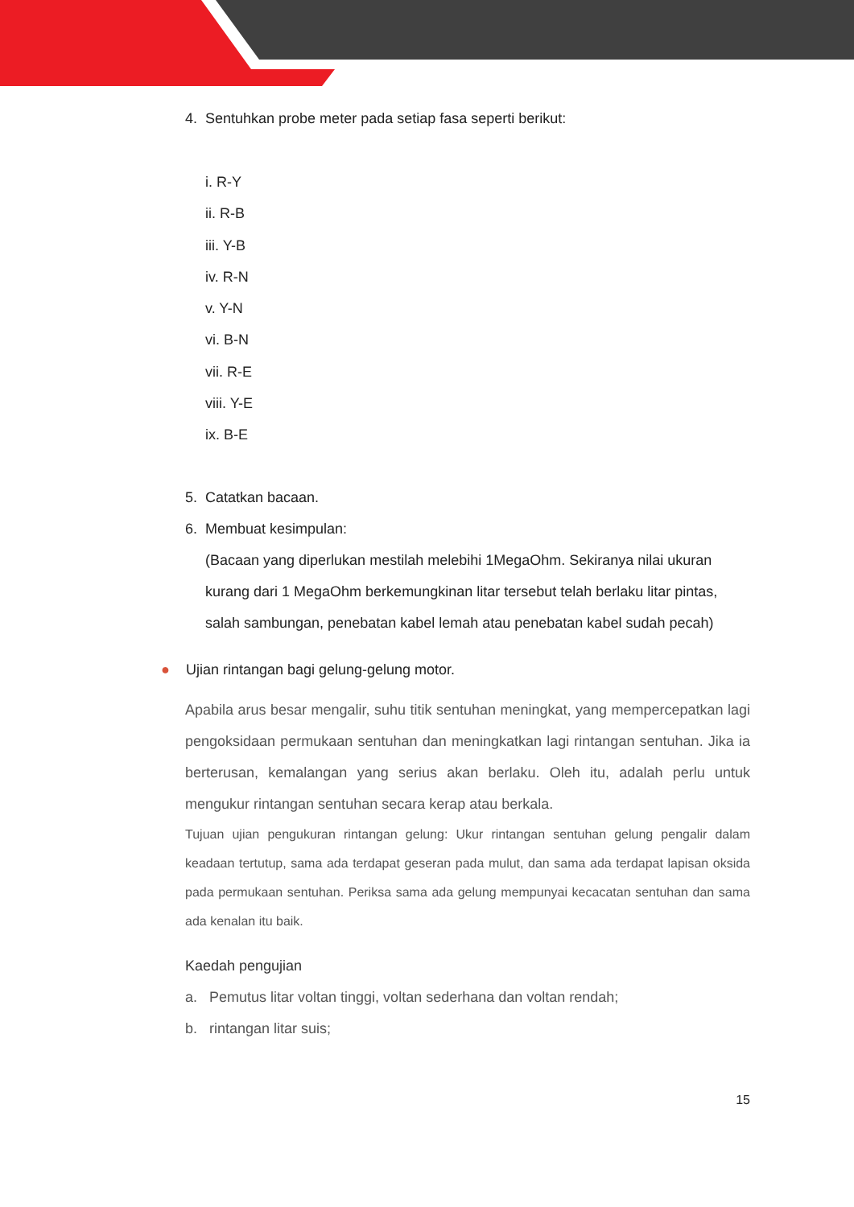4. Sentuhkan probe meter pada setiap fasa seperti berikut:
i. R-Y
ii. R-B
iii. Y-B
iv. R-N
v. Y-N
vi. B-N
vii. R-E
viii. Y-E
ix. B-E
5. Catatkan bacaan.
6. Membuat kesimpulan:
(Bacaan yang diperlukan mestilah melebihi 1MegaOhm. Sekiranya nilai ukuran kurang dari 1 MegaOhm berkemungkinan litar tersebut telah berlaku litar pintas, salah sambungan, penebatan kabel lemah atau penebatan kabel sudah pecah)
● Ujian rintangan bagi gelung-gelung motor.
Apabila arus besar mengalir, suhu titik sentuhan meningkat, yang mempercepatkan lagi pengoksidaan permukaan sentuhan dan meningkatkan lagi rintangan sentuhan. Jika ia berterusan, kemalangan yang serius akan berlaku. Oleh itu, adalah perlu untuk mengukur rintangan sentuhan secara kerap atau berkala.
Tujuan ujian pengukuran rintangan gelung: Ukur rintangan sentuhan gelung pengalir dalam keadaan tertutup, sama ada terdapat geseran pada mulut, dan sama ada terdapat lapisan oksida pada permukaan sentuhan. Periksa sama ada gelung mempunyai kecacatan sentuhan dan sama ada kenalan itu baik.
Kaedah pengujian
a. Pemutus litar voltan tinggi, voltan sederhana dan voltan rendah;
b. rintangan litar suis;
15